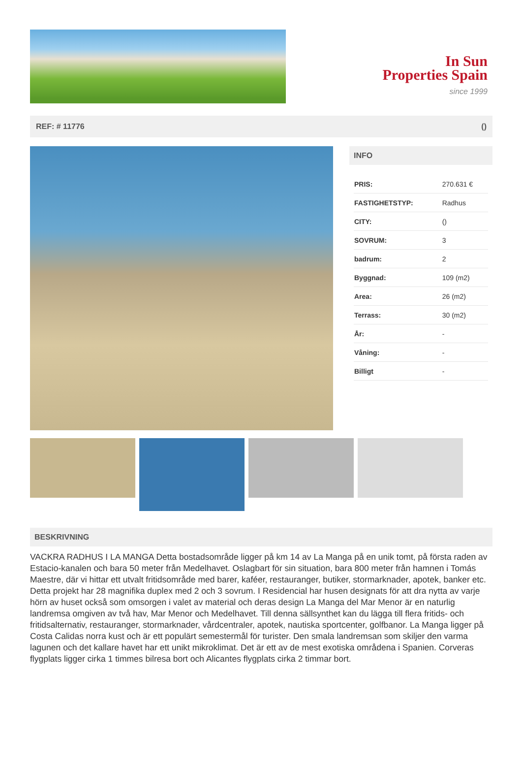In Sun
Properties Spain
since 1999
REF: # 11776 ()
INFO
| PRIS: | 270.631 € |
| FASTIGHETSTYP: | Radhus |
| CITY: | () |
| SOVRUM: | 3 |
| badrum: | 2 |
| Byggnad: | 109 (m2) |
| Area: | 26 (m2) |
| Terrass: | 30 (m2) |
| År: | - |
| Våning: | - |
| Billigt | - |
BESKRIVNING
VACKRA RADHUS I LA MANGA Detta bostadsområde ligger på km 14 av La Manga på en unik tomt, på första raden av Estacio-kanalen och bara 50 meter från Medelhavet. Oslagbart för sin situation, bara 800 meter från hamnen i Tomás Maestre, där vi hittar ett utvalt fritidsområde med barer, kaféer, restauranger, butiker, stormarknader, apotek, banker etc. Detta projekt har 28 magnifika duplex med 2 och 3 sovrum. I Residencial har husen designats för att dra nytta av varje hörn av huset också som omsorgen i valet av material och deras design La Manga del Mar Menor är en naturlig landremsa omgiven av två hav, Mar Menor och Medelhavet. Till denna sällsynthet kan du lägga till flera fritids- och fritidsalternativ, restauranger, stormarknader, vårdcentraler, apotek, nautiska sportcenter, golfbanor. La Manga ligger på Costa Calidas norra kust och är ett populärt semestermål för turister. Den smala landremsan som skiljer den varma lagunen och det kallare havet har ett unikt mikroklimat. Det är ett av de mest exotiska områdena i Spanien. Corveras flygplats ligger cirka 1 timmes bilresa bort och Alicantes flygplats cirka 2 timmar bort.